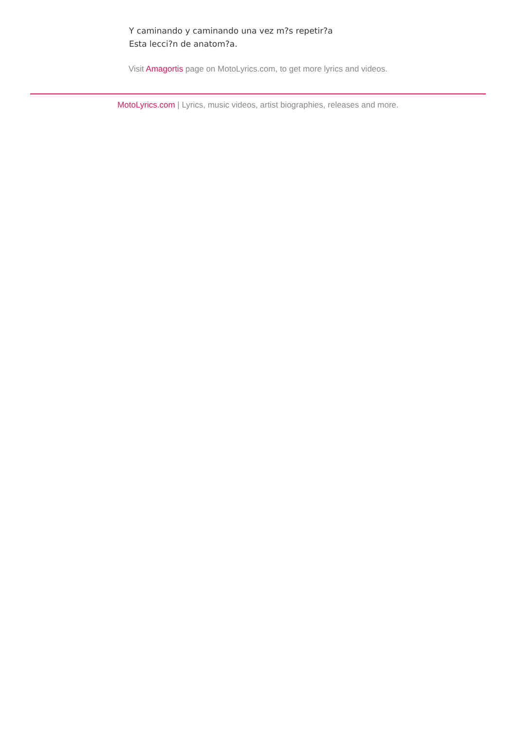Y caminando y caminando una vez m?s repetir?a
Esta lecci?n de anatom?a.
Visit Amagortis page on MotoLyrics.com, to get more lyrics and videos.
MotoLyrics.com | Lyrics, music videos, artist biographies, releases and more.